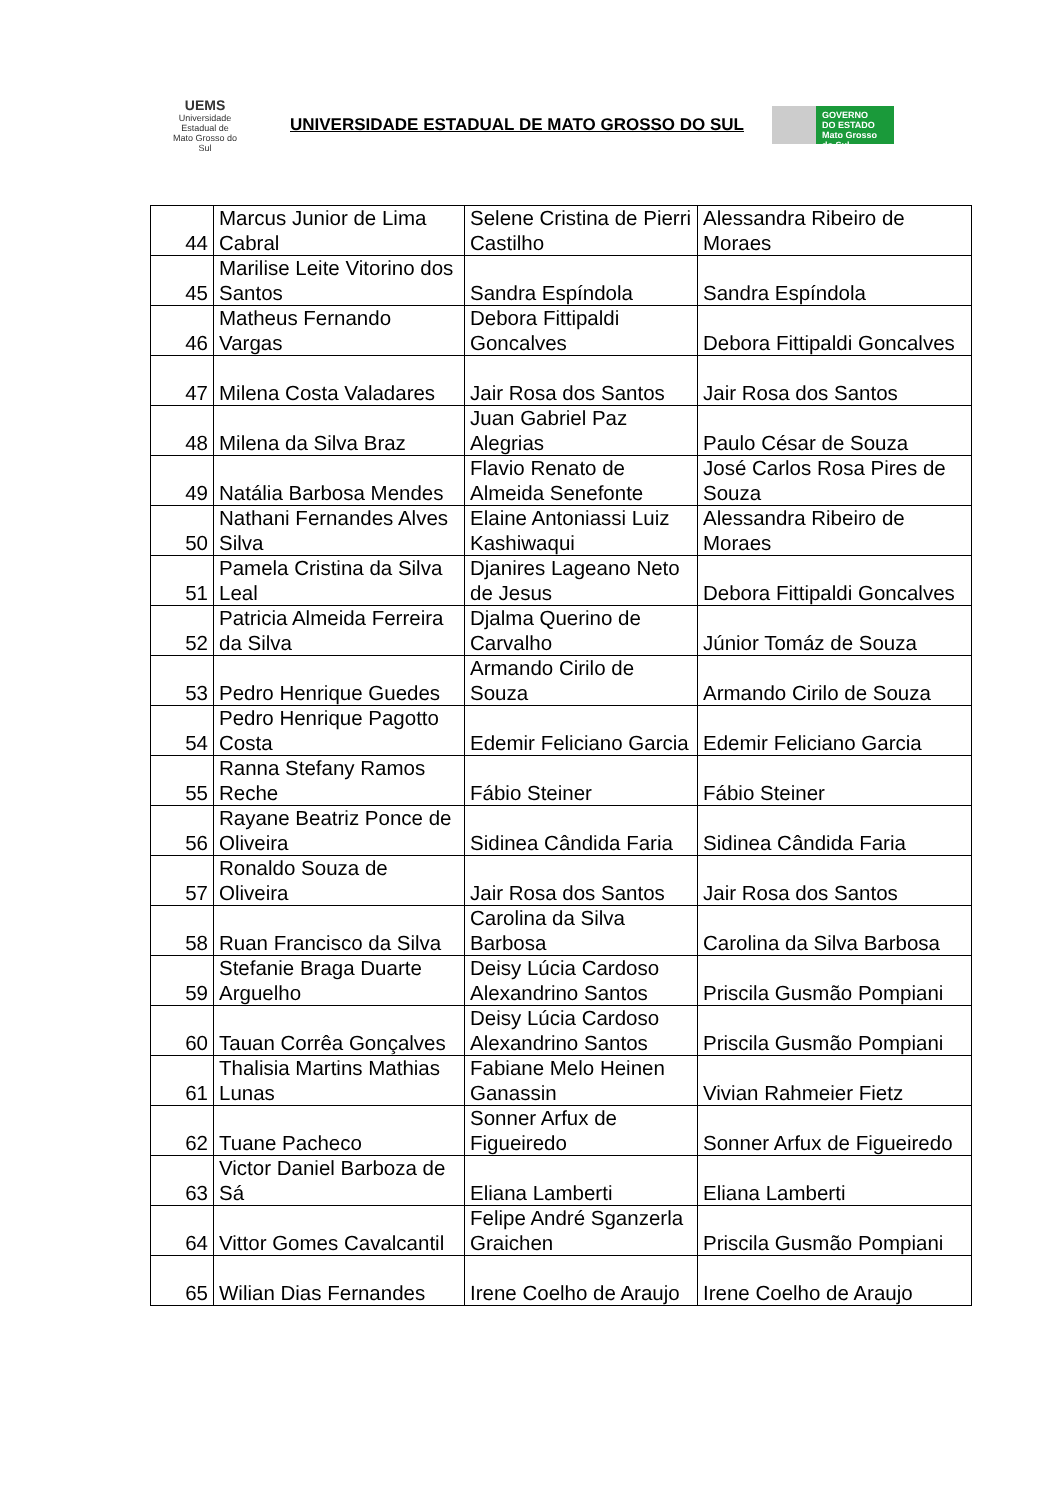UEMS
Universidade Estadual de Mato Grosso do Sul
UNIVERSIDADE ESTADUAL DE MATO GROSSO DO SUL
GOVERNO
DO ESTADO
Mato Grosso do Sul
| 44 | Marcus Junior de Lima Cabral | Selene Cristina de Pierri Castilho | Alessandra Ribeiro de Moraes |
| 45 | Marilise Leite Vitorino dos Santos | Sandra Espíndola | Sandra Espíndola |
| 46 | Matheus Fernando Vargas | Debora Fittipaldi Goncalves | Debora Fittipaldi Goncalves |
| 47 | Milena Costa Valadares | Jair Rosa dos Santos | Jair Rosa dos Santos |
| 48 | Milena da Silva Braz | Juan Gabriel Paz Alegrias | Paulo César de Souza |
| 49 | Natália Barbosa Mendes | Flavio Renato de Almeida Senefonte | José Carlos Rosa Pires de Souza |
| 50 | Nathani Fernandes Alves Silva | Elaine Antoniassi Luiz Kashiwaqui | Alessandra Ribeiro de Moraes |
| 51 | Pamela Cristina da Silva Leal | Djanires Lageano Neto de Jesus | Debora Fittipaldi Goncalves |
| 52 | Patricia Almeida Ferreira da Silva | Djalma Querino de Carvalho | Júnior Tomáz de Souza |
| 53 | Pedro Henrique Guedes | Armando Cirilo de Souza | Armando Cirilo de Souza |
| 54 | Pedro Henrique Pagotto Costa | Edemir Feliciano Garcia | Edemir Feliciano Garcia |
| 55 | Ranna Stefany Ramos Reche | Fábio Steiner | Fábio Steiner |
| 56 | Rayane Beatriz Ponce de Oliveira | Sidinea Cândida Faria | Sidinea Cândida Faria |
| 57 | Ronaldo Souza de Oliveira | Jair Rosa dos Santos | Jair Rosa dos Santos |
| 58 | Ruan Francisco da Silva | Carolina da Silva Barbosa | Carolina da Silva Barbosa |
| 59 | Stefanie Braga Duarte Arguelho | Deisy Lúcia Cardoso Alexandrino Santos | Priscila Gusmão Pompiani |
| 60 | Tauan Corrêa Gonçalves | Deisy Lúcia Cardoso Alexandrino Santos | Priscila Gusmão Pompiani |
| 61 | Thalisia Martins Mathias Lunas | Fabiane Melo Heinen Ganassin | Vivian Rahmeier Fietz |
| 62 | Tuane Pacheco | Sonner Arfux de Figueiredo | Sonner Arfux de Figueiredo |
| 63 | Victor Daniel Barboza de Sá | Eliana Lamberti | Eliana Lamberti |
| 64 | Vittor Gomes Cavalcantil | Felipe André Sganzerla Graichen | Priscila Gusmão Pompiani |
| 65 | Wilian Dias Fernandes | Irene Coelho de Araujo | Irene Coelho de Araujo |